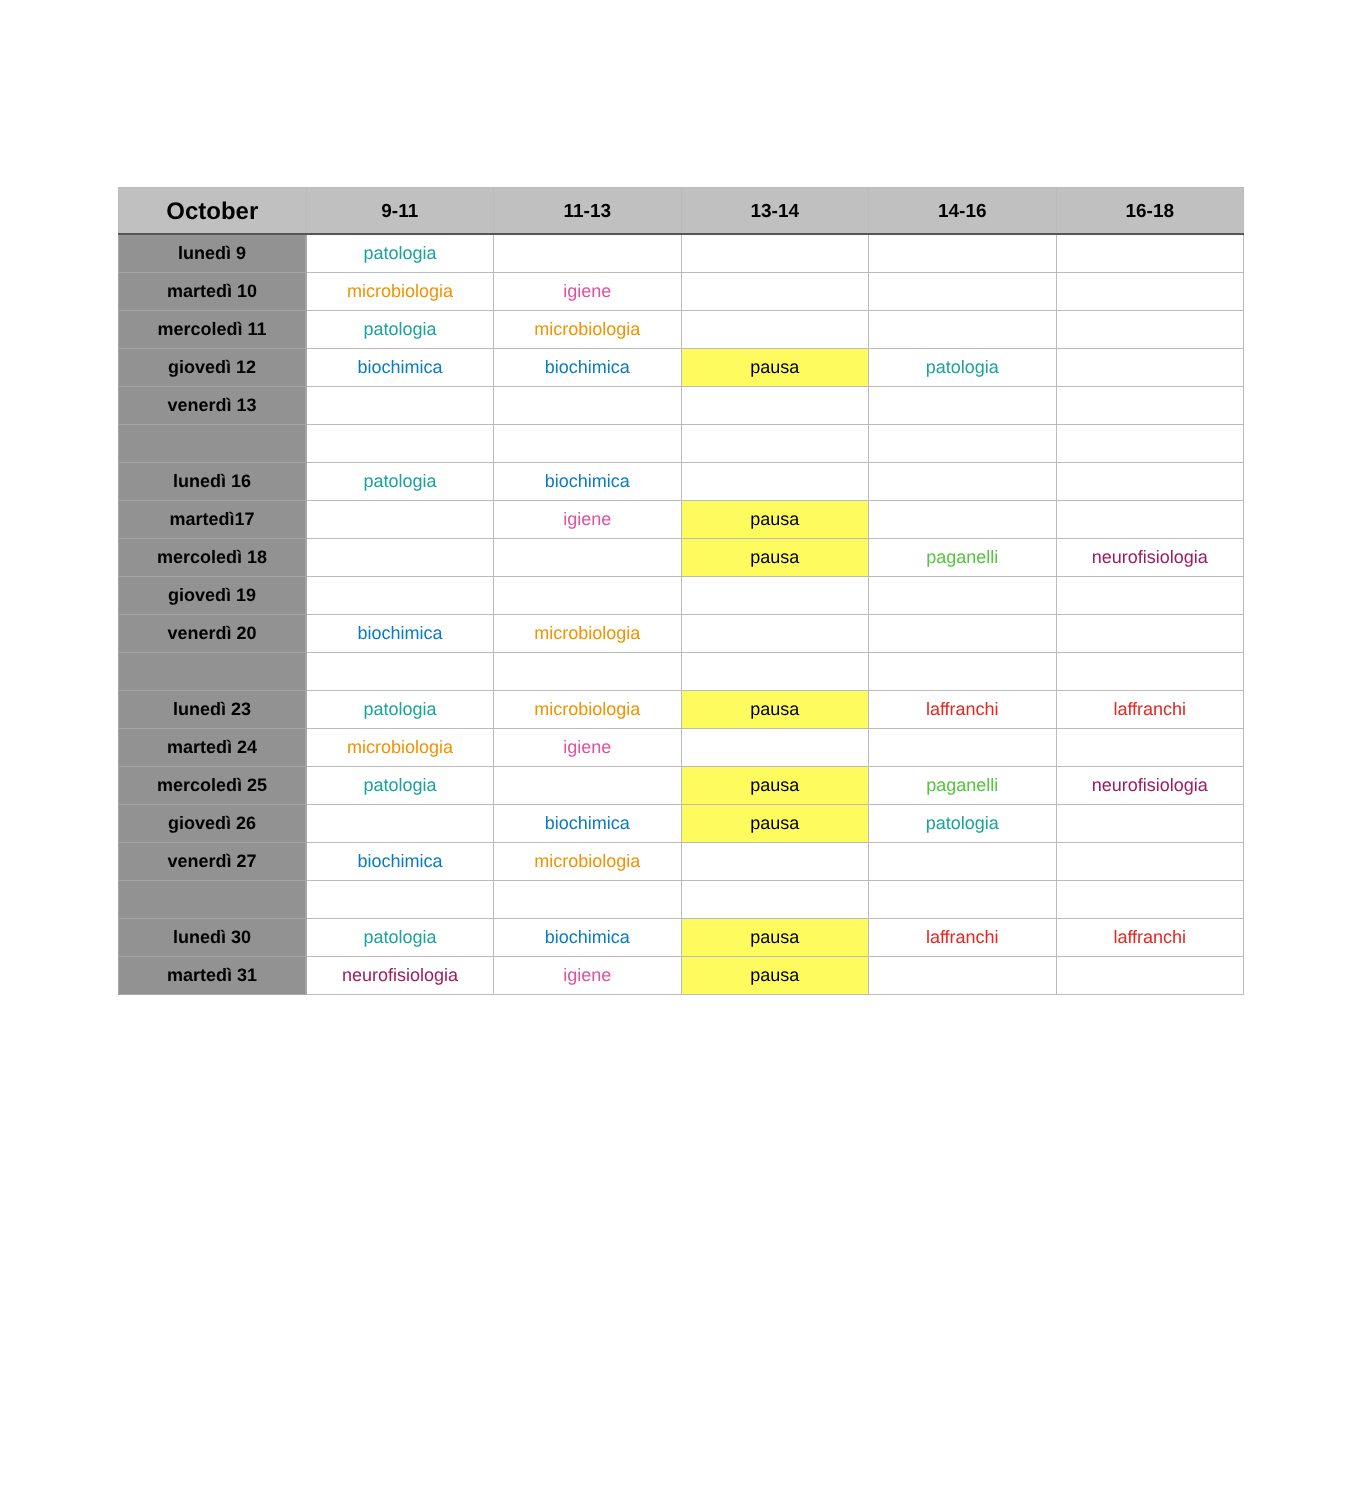| October | 9-11 | 11-13 | 13-14 | 14-16 | 16-18 |
| --- | --- | --- | --- | --- | --- |
| lunedì 9 | patologia | | | | |
| martedì 10 | microbiologia | igiene | | | |
| mercoledì 11 | patologia | microbiologia | | | |
| giovedì 12 | biochimica | biochimica | pausa | patologia | |
| venerdì 13 | | | | | |
| lunedì 16 | patologia | biochimica | | | |
| martedì17 | | igiene | pausa | | |
| mercoledì 18 | | | pausa | paganelli | neurofisiologia |
| giovedì 19 | | | | | |
| venerdì 20 | biochimica | microbiologia | | | |
| lunedì 23 | patologia | microbiologia | pausa | laffranchi | laffranchi |
| martedì 24 | microbiologia | igiene | | | |
| mercoledì 25 | patologia | | pausa | paganelli | neurofisiologia |
| giovedì 26 | | biochimica | pausa | patologia | |
| venerdì 27 | biochimica | microbiologia | | | |
| lunedì 30 | patologia | biochimica | pausa | laffranchi | laffranchi |
| martedì 31 | neurofisiologia | igiene | pausa | | |